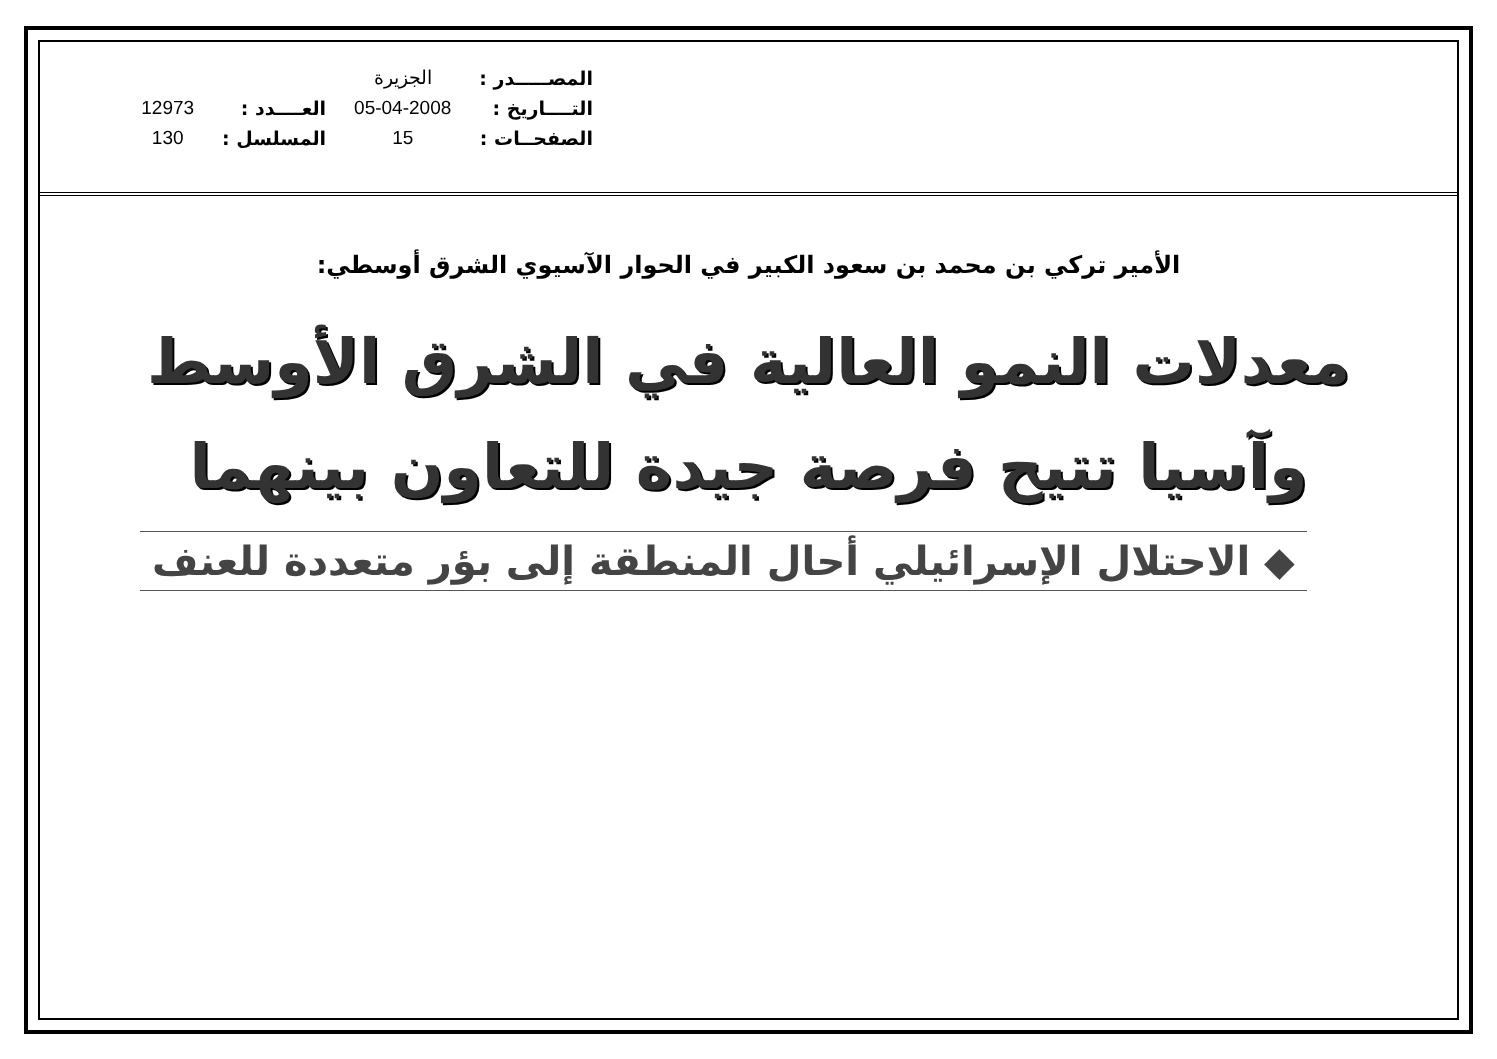| المصـــــدر : | الجزيرة | | |
| التــــاريخ : | 05-04-2008 | العــــدد : | 12973 |
| الصفحــات : | 15 | المسلسل : | 130 |
الأمير تركي بن محمد بن سعود الكبير في الحوار الآسيوي الشرق أوسطي:
معدلات النمو العالية في الشرق الأوسط
وآسيا تتيح فرصة جيدة للتعاون بينهما
◆ الاحتلال الإسرائيلي أحال المنطقة إلى بؤر متعددة للعنف